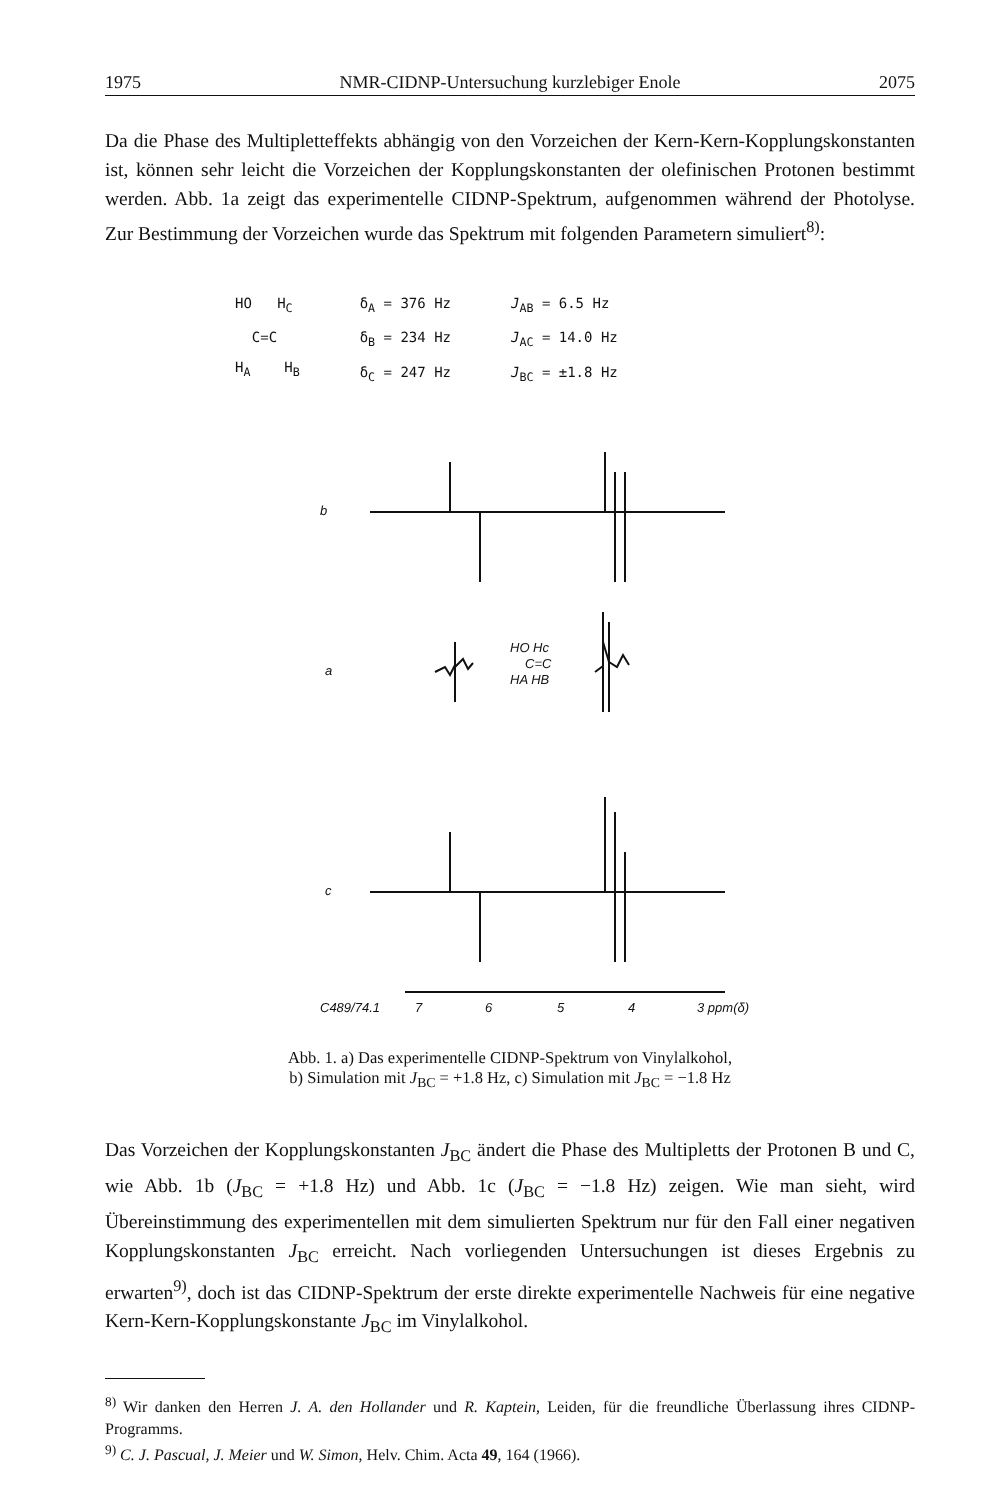1975 NMR-CIDNP-Untersuchung kurzlebiger Enole 2075
Da die Phase des Multipletteffekts abhängig von den Vorzeichen der Kern-Kern-Kopplungskonstanten ist, können sehr leicht die Vorzeichen der Kopplungskonstanten der olefinischen Protonen bestimmt werden. Abb. 1a zeigt das experimentelle CIDNP-Spektrum, aufgenommen während der Photolyse. Zur Bestimmung der Vorzeichen wurde das Spektrum mit folgenden Parametern simuliert<sup>8)</sup>:
HO H<sub>C</sub>
C=C
H<sub>A</sub> H<sub>B</sub>
δ<sub>A</sub> = 376 Hz
δ<sub>B</sub> = 234 Hz
δ<sub>C</sub> = 247 Hz
J<sub>AB</sub> = 6.5 Hz
J<sub>AC</sub> = 14.0 Hz
J<sub>BC</sub> = ±1.8 Hz
b
a
c
HO Hc
C=C
HA HB
C489/74.1
7
6
5
4
3 ppm(δ)
Abb. 1. a) Das experimentelle CIDNP-Spektrum von Vinylalkohol,
b) Simulation mit J<sub>BC</sub> = +1.8 Hz, c) Simulation mit J<sub>BC</sub> = −1.8 Hz
Das Vorzeichen der Kopplungskonstanten J<sub>BC</sub> ändert die Phase des Multipletts der Protonen B und C, wie Abb. 1b (J<sub>BC</sub> = +1.8 Hz) und Abb. 1c (J<sub>BC</sub> = −1.8 Hz) zeigen. Wie man sieht, wird Übereinstimmung des experimentellen mit dem simulierten Spektrum nur für den Fall einer negativen Kopplungskonstanten J<sub>BC</sub> erreicht. Nach vorliegenden Untersuchungen ist dieses Ergebnis zu erwarten<sup>9)</sup>, doch ist das CIDNP-Spektrum der erste direkte experimentelle Nachweis für eine negative Kern-Kern-Kopplungskonstante J<sub>BC</sub> im Vinylalkohol.
<sup>8)</sup> Wir danken den Herren J. A. den Hollander und R. Kaptein, Leiden, für die freundliche Überlassung ihres CIDNP-Programms.
<sup>9)</sup> C. J. Pascual, J. Meier und W. Simon, Helv. Chim. Acta 49, 164 (1966).